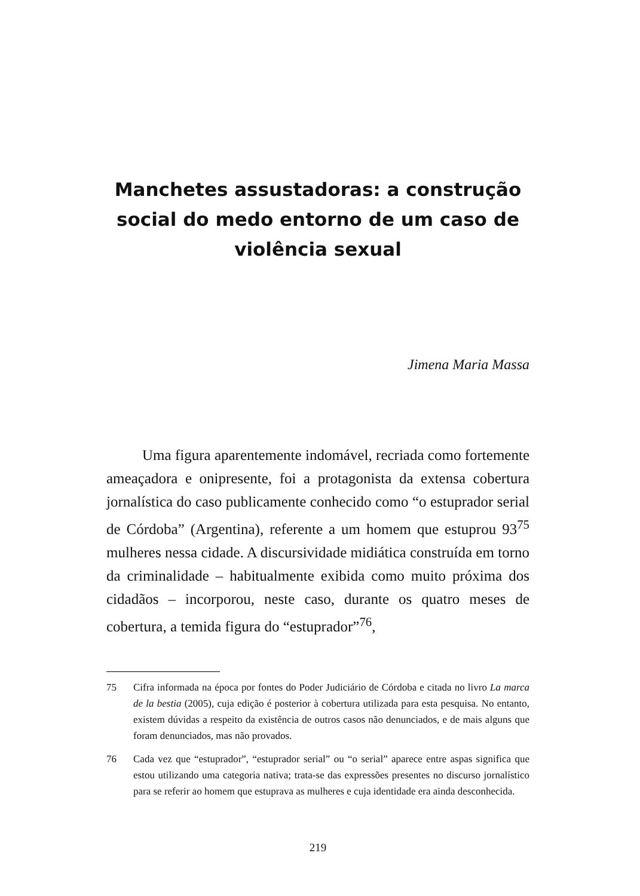Manchetes assustadoras: a construção social do medo entorno de um caso de violência sexual
Jimena Maria Massa
Uma figura aparentemente indomável, recriada como fortemente ameaçadora e onipresente, foi a protagonista da extensa cobertura jornalística do caso publicamente conhecido como “o estuprador serial de Córdoba” (Argentina), referente a um homem que estuprou 93<sup>75</sup> mulheres nessa cidade. A discursividade midiática construída em torno da criminalidade – habitualmente exibida como muito próxima dos cidadãos – incorporou, neste caso, durante os quatro meses de cobertura, a temida figura do “estuprador”<sup>76</sup>,
75 Cifra informada na época por fontes do Poder Judiciário de Córdoba e citada no livro La marca de la bestia (2005), cuja edição é posterior à cobertura utilizada para esta pesquisa. No entanto, existem dúvidas a respeito da existência de outros casos não denunciados, e de mais alguns que foram denunciados, mas não provados.
76 Cada vez que “estuprador”, “estuprador serial” ou “o serial” aparece entre aspas significa que estou utilizando uma categoria nativa; trata-se das expressões presentes no discurso jornalístico para se referir ao homem que estuprava as mulheres e cuja identidade era ainda desconhecida.
219